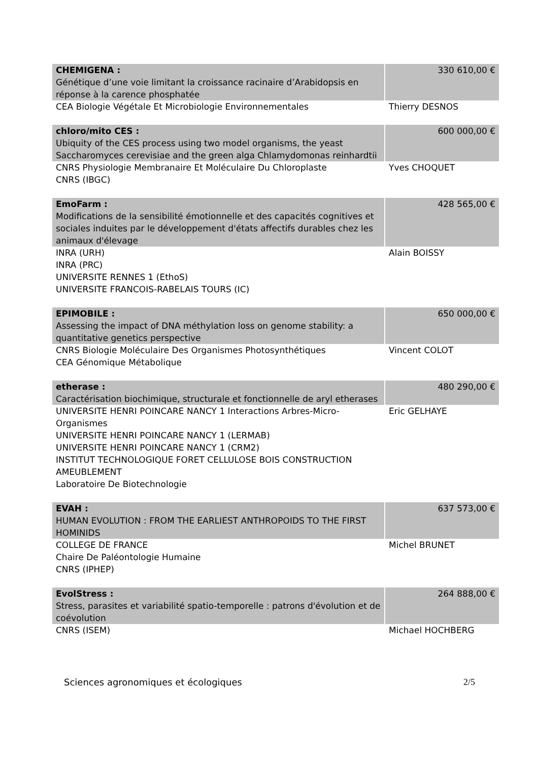| CHEMIGENA : Génétique d’une voie limitant la croissance racinaire d’Arabidopsis en réponse à la carence phosphatée | 330 610,00 € |
| CEA Biologie Végétale Et Microbiologie Environnementales | Thierry DESNOS |
| chloro/mito CES : Ubiquity of the CES process using two model organisms, the yeast Saccharomyces cerevisiae and the green alga Chlamydomonas reinhardtii | 600 000,00 € |
| CNRS Physiologie Membranaire Et Moléculaire Du Chloroplaste CNRS (IBGC) | Yves CHOQUET |
| EmoFarm : Modifications de la sensibilité émotionnelle et des capacités cognitives et sociales induites par le développement d'états affectifs durables chez les animaux d'élevage | 428 565,00 € |
| INRA (URH) INRA (PRC) UNIVERSITE RENNES 1 (EthoS) UNIVERSITE FRANCOIS-RABELAIS TOURS (IC) | Alain BOISSY |
| EPIMOBILE : Assessing the impact of DNA méthylation loss on genome stability: a quantitative genetics perspective | 650 000,00 € |
| CNRS Biologie Moléculaire Des Organismes Photosynthétiques CEA Génomique Métabolique | Vincent COLOT |
| etherase : Caractérisation biochimique, structurale et fonctionnelle de aryl etherases | 480 290,00 € |
| UNIVERSITE HENRI POINCARE NANCY 1 Interactions Arbres-Micro-Organismes UNIVERSITE HENRI POINCARE NANCY 1 (LERMAB) UNIVERSITE HENRI POINCARE NANCY 1 (CRM2) INSTITUT TECHNOLOGIQUE FORET CELLULOSE BOIS CONSTRUCTION AMEUBLEMENT Laboratoire De Biotechnologie | Eric GELHAYE |
| EVAH : HUMAN EVOLUTION : FROM THE EARLIEST ANTHROPOIDS TO THE FIRST HOMINIDS | 637 573,00 € |
| COLLEGE DE FRANCE Chaire De Paléontologie Humaine CNRS (IPHEP) | Michel BRUNET |
| EvolStress : Stress, parasites et variabilité spatio-temporelle : patrons d'évolution et de coévolution | 264 888,00 € |
| CNRS (ISEM) | Michael HOCHBERG |
Sciences agronomiques et écologiques 2/5